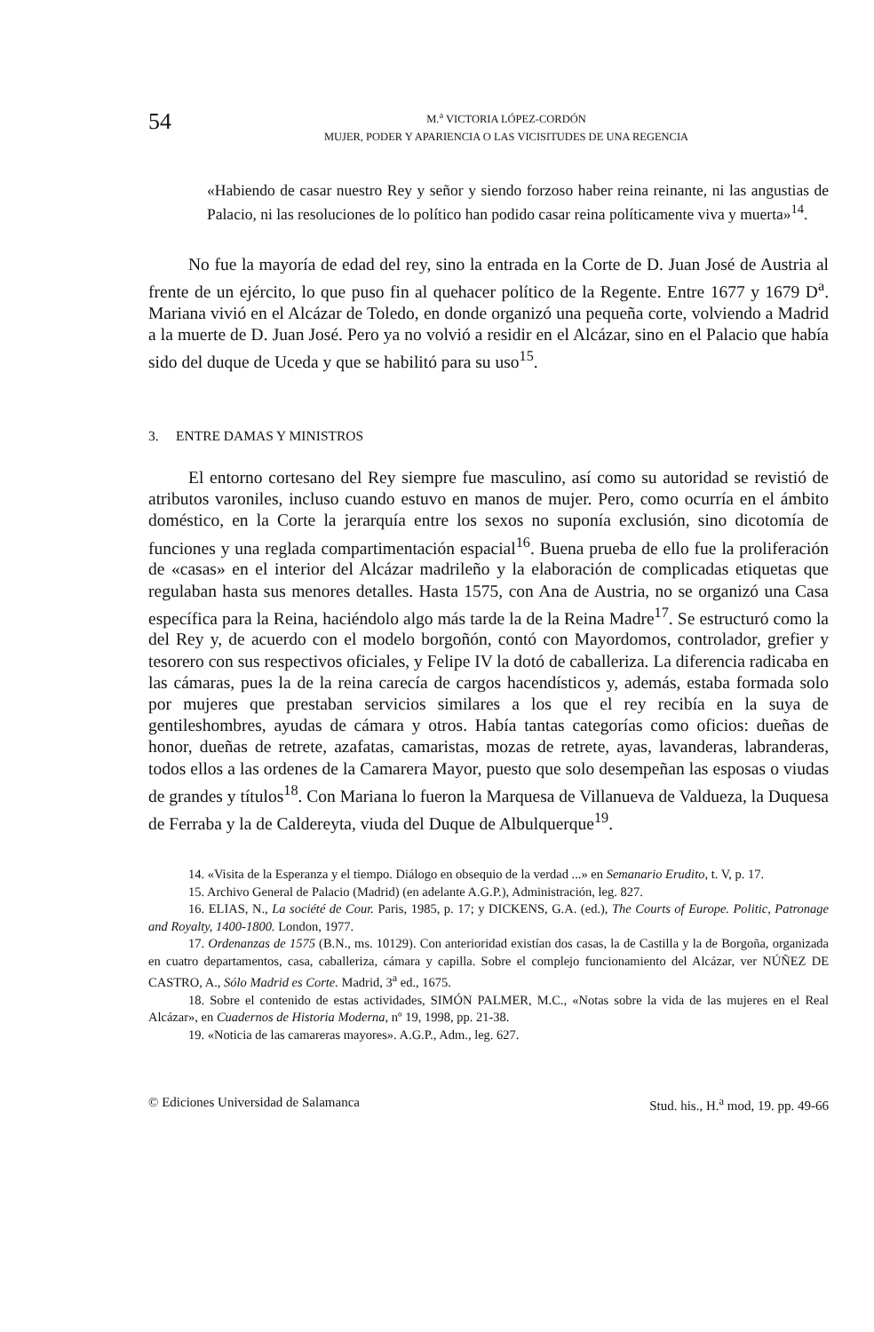54
M.<sup>a</sup> VICTORIA LÓPEZ-CORDÓN
MUJER, PODER Y APARIENCIA O LAS VICISITUDES DE UNA REGENCIA
«Habiendo de casar nuestro Rey y señor y siendo forzoso haber reina reinante, ni las angustias de Palacio, ni las resoluciones de lo político han podido casar reina políticamente viva y muerta»<sup>14</sup>.
No fue la mayoría de edad del rey, sino la entrada en la Corte de D. Juan José de Austria al frente de un ejército, lo que puso fin al quehacer político de la Regente. Entre 1677 y 1679 D<sup>a</sup>. Mariana vivió en el Alcázar de Toledo, en donde organizó una pequeña corte, volviendo a Madrid a la muerte de D. Juan José. Pero ya no volvió a residir en el Alcázar, sino en el Palacio que había sido del duque de Uceda y que se habilitó para su uso<sup>15</sup>.
3. ENTRE DAMAS Y MINISTROS
El entorno cortesano del Rey siempre fue masculino, así como su autoridad se revistió de atributos varoniles, incluso cuando estuvo en manos de mujer. Pero, como ocurría en el ámbito doméstico, en la Corte la jerarquía entre los sexos no suponía exclusión, sino dicotomía de funciones y una reglada compartimentación espacial<sup>16</sup>. Buena prueba de ello fue la proliferación de «casas» en el interior del Alcázar madrileño y la elaboración de complicadas etiquetas que regulaban hasta sus menores detalles. Hasta 1575, con Ana de Austria, no se organizó una Casa específica para la Reina, haciéndolo algo más tarde la de la Reina Madre<sup>17</sup>. Se estructuró como la del Rey y, de acuerdo con el modelo borgoñón, contó con Mayordomos, controlador, grefier y tesorero con sus respectivos oficiales, y Felipe IV la dotó de caballeriza. La diferencia radicaba en las cámaras, pues la de la reina carecía de cargos hacendísticos y, además, estaba formada solo por mujeres que prestaban servicios similares a los que el rey recibía en la suya de gentileshombres, ayudas de cámara y otros. Había tantas categorías como oficios: dueñas de honor, dueñas de retrete, azafatas, camaristas, mozas de retrete, ayas, lavanderas, labranderas, todos ellos a las ordenes de la Camarera Mayor, puesto que solo desempeñan las esposas o viudas de grandes y títulos<sup>18</sup>. Con Mariana lo fueron la Marquesa de Villanueva de Valdueza, la Duquesa de Ferraba y la de Caldereyta, viuda del Duque de Albulquerque<sup>19</sup>.
14. «Visita de la Esperanza y el tiempo. Diálogo en obsequio de la verdad ...» en Semanario Erudito, t. V, p. 17.
15. Archivo General de Palacio (Madrid) (en adelante A.G.P.), Administración, leg. 827.
16. ELIAS, N., La société de Cour. Paris, 1985, p. 17; y DICKENS, G.A. (ed.), The Courts of Europe. Politic, Patronage and Royalty, 1400-1800. London, 1977.
17. Ordenanzas de 1575 (B.N., ms. 10129). Con anterioridad existían dos casas, la de Castilla y la de Borgoña, organizada en cuatro departamentos, casa, caballeriza, cámara y capilla. Sobre el complejo funcionamiento del Alcázar, ver NÚÑEZ DE CASTRO, A., Sólo Madrid es Corte. Madrid, 3<sup>a</sup> ed., 1675.
18. Sobre el contenido de estas actividades, SIMÓN PALMER, M.C., «Notas sobre la vida de las mujeres en el Real Alcázar», en Cuadernos de Historia Moderna, nº 19, 1998, pp. 21-38.
19. «Noticia de las camareras mayores». A.G.P., Adm., leg. 627.
© Ediciones Universidad de Salamanca Stud. his., H.<sup>a</sup> mod, 19. pp. 49-66